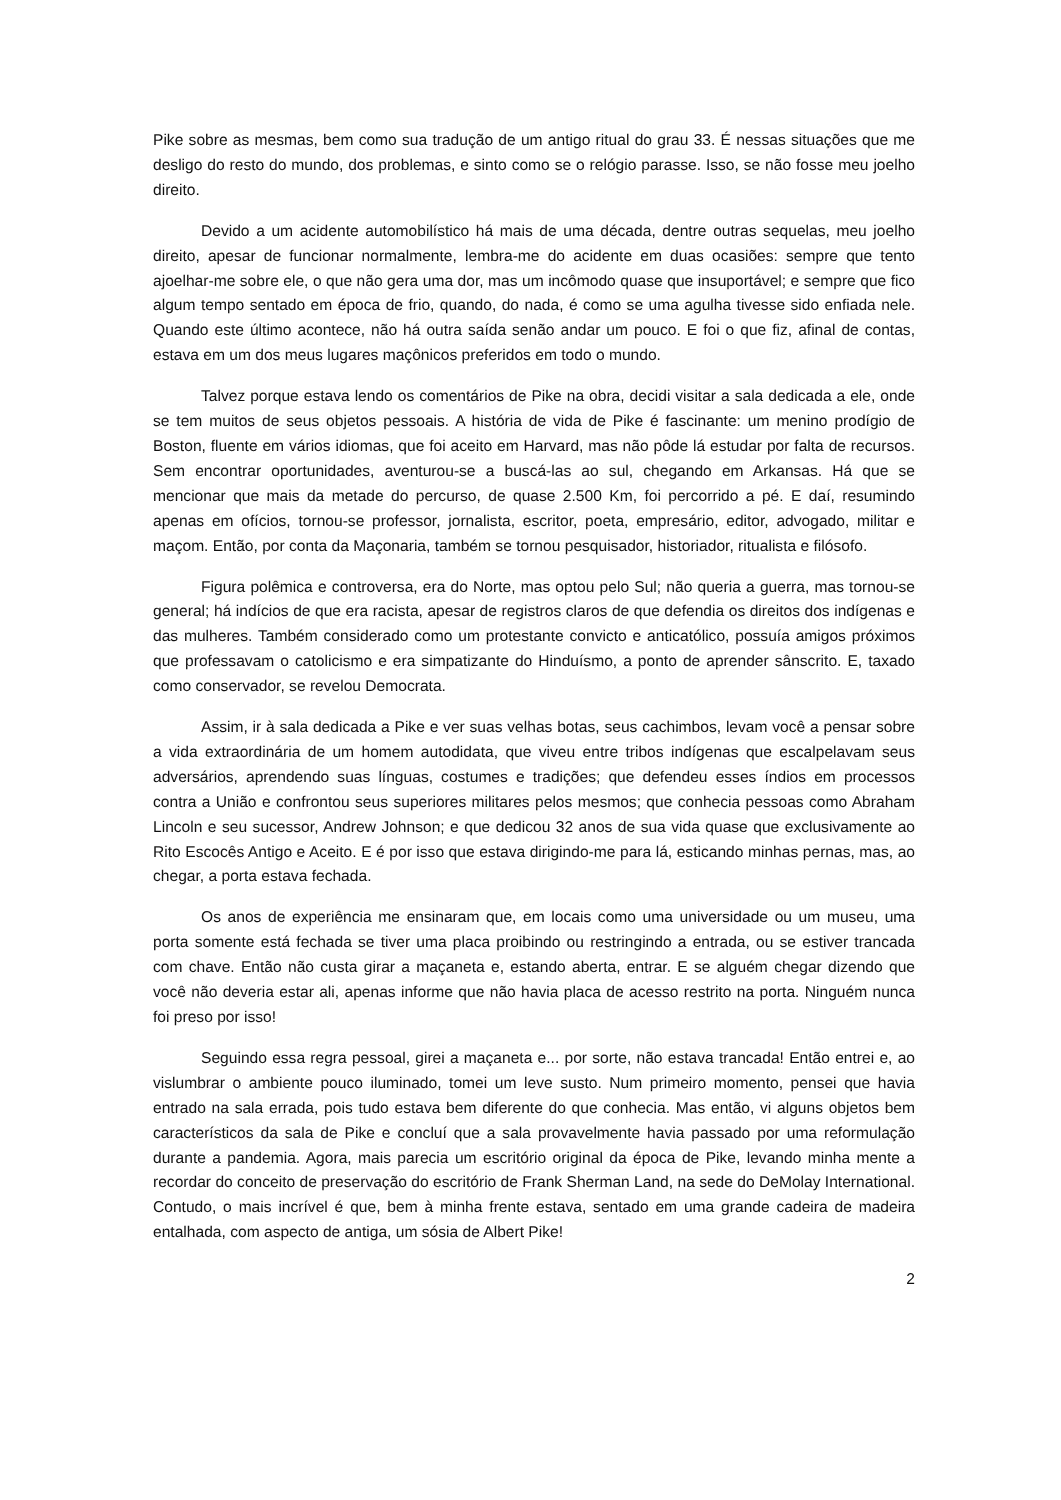Pike sobre as mesmas, bem como sua tradução de um antigo ritual do grau 33. É nessas situações que me desligo do resto do mundo, dos problemas, e sinto como se o relógio parasse. Isso, se não fosse meu joelho direito.
Devido a um acidente automobilístico há mais de uma década, dentre outras sequelas, meu joelho direito, apesar de funcionar normalmente, lembra-me do acidente em duas ocasiões: sempre que tento ajoelhar-me sobre ele, o que não gera uma dor, mas um incômodo quase que insuportável; e sempre que fico algum tempo sentado em época de frio, quando, do nada, é como se uma agulha tivesse sido enfiada nele. Quando este último acontece, não há outra saída senão andar um pouco. E foi o que fiz, afinal de contas, estava em um dos meus lugares maçônicos preferidos em todo o mundo.
Talvez porque estava lendo os comentários de Pike na obra, decidi visitar a sala dedicada a ele, onde se tem muitos de seus objetos pessoais. A história de vida de Pike é fascinante: um menino prodígio de Boston, fluente em vários idiomas, que foi aceito em Harvard, mas não pôde lá estudar por falta de recursos. Sem encontrar oportunidades, aventurou-se a buscá-las ao sul, chegando em Arkansas. Há que se mencionar que mais da metade do percurso, de quase 2.500 Km, foi percorrido a pé. E daí, resumindo apenas em ofícios, tornou-se professor, jornalista, escritor, poeta, empresário, editor, advogado, militar e maçom. Então, por conta da Maçonaria, também se tornou pesquisador, historiador, ritualista e filósofo.
Figura polêmica e controversa, era do Norte, mas optou pelo Sul; não queria a guerra, mas tornou-se general; há indícios de que era racista, apesar de registros claros de que defendia os direitos dos indígenas e das mulheres. Também considerado como um protestante convicto e anticatólico, possuía amigos próximos que professavam o catolicismo e era simpatizante do Hinduísmo, a ponto de aprender sânscrito. E, taxado como conservador, se revelou Democrata.
Assim, ir à sala dedicada a Pike e ver suas velhas botas, seus cachimbos, levam você a pensar sobre a vida extraordinária de um homem autodidata, que viveu entre tribos indígenas que escalpelavam seus adversários, aprendendo suas línguas, costumes e tradições; que defendeu esses índios em processos contra a União e confrontou seus superiores militares pelos mesmos; que conhecia pessoas como Abraham Lincoln e seu sucessor, Andrew Johnson; e que dedicou 32 anos de sua vida quase que exclusivamente ao Rito Escocês Antigo e Aceito. E é por isso que estava dirigindo-me para lá, esticando minhas pernas, mas, ao chegar, a porta estava fechada.
Os anos de experiência me ensinaram que, em locais como uma universidade ou um museu, uma porta somente está fechada se tiver uma placa proibindo ou restringindo a entrada, ou se estiver trancada com chave. Então não custa girar a maçaneta e, estando aberta, entrar. E se alguém chegar dizendo que você não deveria estar ali, apenas informe que não havia placa de acesso restrito na porta. Ninguém nunca foi preso por isso!
Seguindo essa regra pessoal, girei a maçaneta e... por sorte, não estava trancada! Então entrei e, ao vislumbrar o ambiente pouco iluminado, tomei um leve susto. Num primeiro momento, pensei que havia entrado na sala errada, pois tudo estava bem diferente do que conhecia. Mas então, vi alguns objetos bem característicos da sala de Pike e concluí que a sala provavelmente havia passado por uma reformulação durante a pandemia. Agora, mais parecia um escritório original da época de Pike, levando minha mente a recordar do conceito de preservação do escritório de Frank Sherman Land, na sede do DeMolay International. Contudo, o mais incrível é que, bem à minha frente estava, sentado em uma grande cadeira de madeira entalhada, com aspecto de antiga, um sósia de Albert Pike!
2